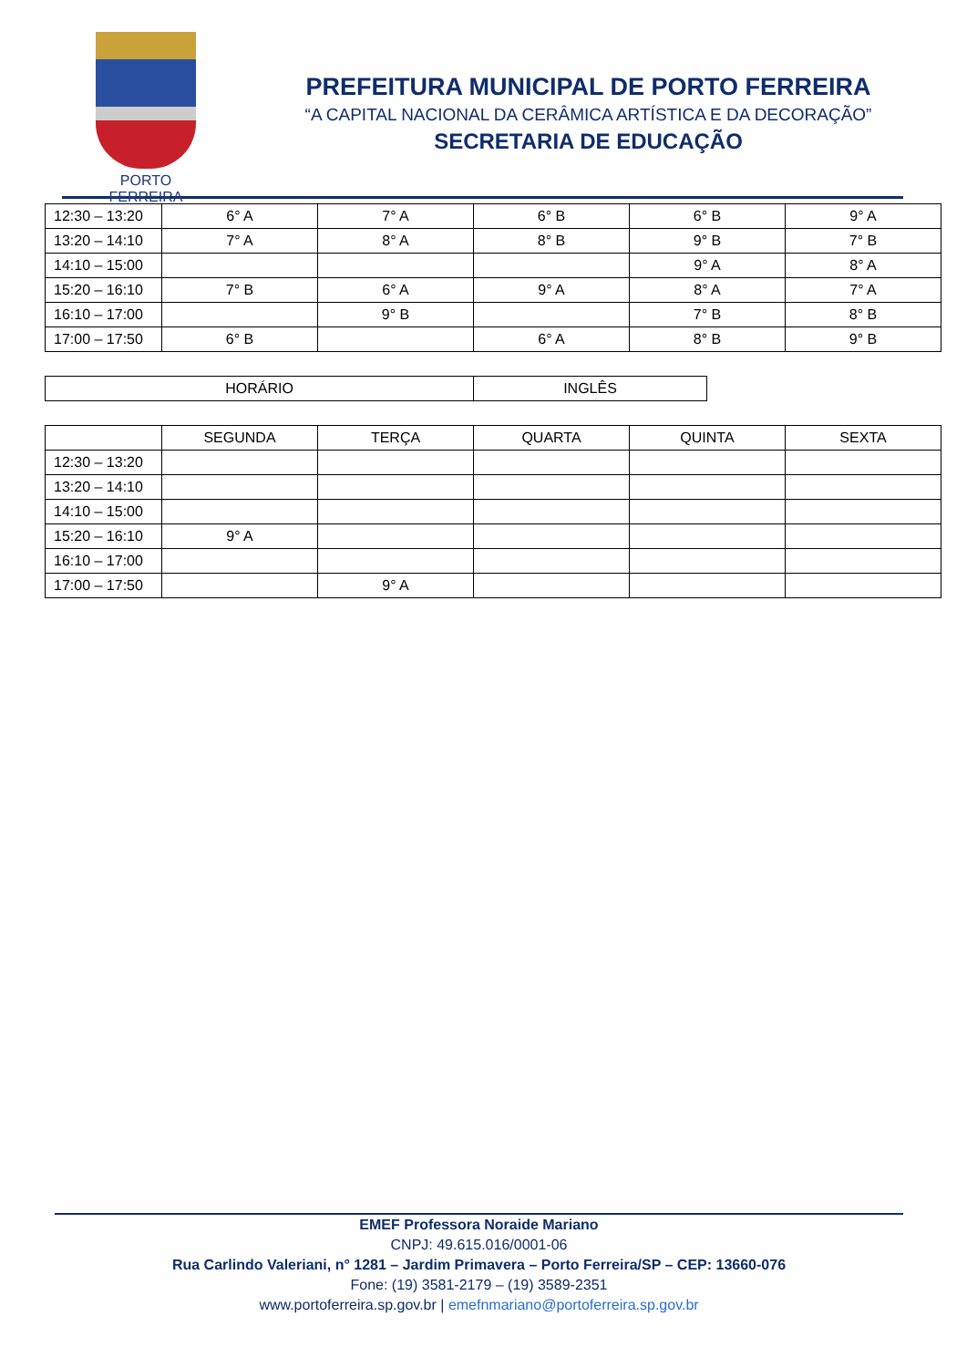PORTO FERREIRA
PREFEITURA MUNICIPAL DE PORTO FERREIRA
“A CAPITAL NACIONAL DA CERÂMICA ARTÍSTICA E DA DECORAÇÃO”
SECRETARIA DE EDUCAÇÃO
| 12:30 – 13:20 | 6° A | 7° A | 6° B | 6° B | 9° A |
| 13:20 – 14:10 | 7° A | 8° A | 8° B | 9° B | 7° B |
| 14:10 – 15:00 | | | | 9° A | 8° A |
| 15:20 – 16:10 | 7° B | 6° A | 9° A | 8° A | 7° A |
| 16:10 – 17:00 | | 9° B | | 7° B | 8° B |
| 17:00 – 17:50 | 6° B | | 6° A | 8° B | 9° B |
| HORÁRIO | INGLÊS |
| | SEGUNDA | TERÇA | QUARTA | QUINTA | SEXTA |
| 12:30 – 13:20 | | | | | |
| 13:20 – 14:10 | | | | | |
| 14:10 – 15:00 | | | | | |
| 15:20 – 16:10 | 9° A | | | | |
| 16:10 – 17:00 | | | | | |
| 17:00 – 17:50 | | 9° A | | | |
EMEF Professora Noraide Mariano
CNPJ: 49.615.016/0001-06
Rua Carlindo Valeriani, n° 1281 – Jardim Primavera – Porto Ferreira/SP – CEP: 13660-076
Fone: (19) 3581-2179 – (19) 3589-2351
www.portoferreira.sp.gov.br | emefnmariano@portoferreira.sp.gov.br